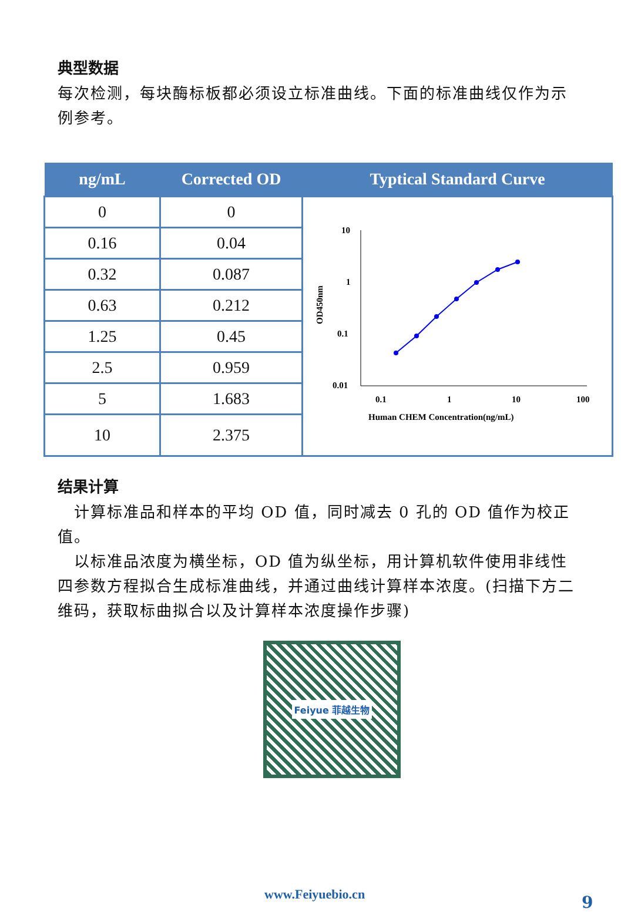典型数据
每次检测，每块酶标板都必须设立标准曲线。下面的标准曲线仅作为示例参考。
| ng/mL | Corrected OD | Typtical Standard Curve |
| --- | --- | --- |
| 0 | 0 | 10 1 0.1 0.01 0.1 1 10 100 Human CHEM Concentration(ng/mL) OD450nm |
| 0.16 | 0.04 | |
| 0.32 | 0.087 | |
| 0.63 | 0.212 | |
| 1.25 | 0.45 | |
| 2.5 | 0.959 | |
| 5 | 1.683 | |
| 10 | 2.375 | |
结果计算
 计算标准品和样本的平均 OD 值，同时减去 0 孔的 OD 值作为校正值。
 以标准品浓度为横坐标，OD 值为纵坐标，用计算机软件使用非线性四参数方程拟合生成标准曲线，并通过曲线计算样本浓度。(扫描下方二维码，获取标曲拟合以及计算样本浓度操作步骤)
Feiyue 菲越生物
www.Feiyuebio.cn 9